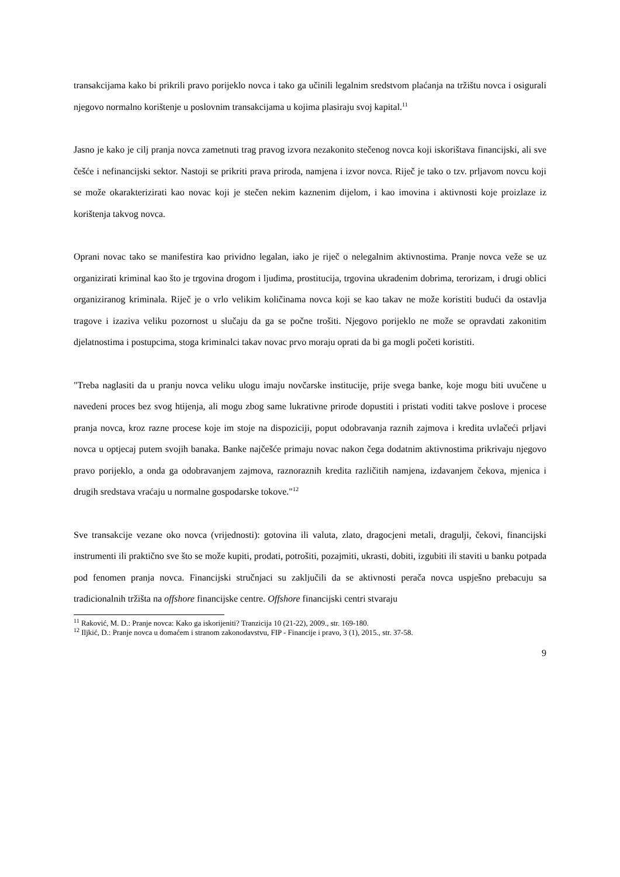transakcijama kako bi prikrili pravo porijeklo novca i tako ga učinili legalnim sredstvom plaćanja na tržištu novca i osigurali njegovo normalno korištenje u poslovnim transakcijama u kojima plasiraju svoj kapital.<sup>11</sup>
Jasno je kako je cilj pranja novca zametnuti trag pravog izvora nezakonito stečenog novca koji iskorištava financijski, ali sve češće i nefinancijski sektor. Nastoji se prikriti prava priroda, namjena i izvor novca. Riječ je tako o tzv. prljavom novcu koji se može okarakterizirati kao novac koji je stečen nekim kaznenim dijelom, i kao imovina i aktivnosti koje proizlaze iz korištenja takvog novca.
Oprani novac tako se manifestira kao prividno legalan, iako je riječ o nelegalnim aktivnostima. Pranje novca veže se uz organizirati kriminal kao što je trgovina drogom i ljudima, prostitucija, trgovina ukradenim dobrima, terorizam, i drugi oblici organiziranog kriminala. Riječ je o vrlo velikim količinama novca koji se kao takav ne može koristiti budući da ostavlja tragove i izaziva veliku pozornost u slučaju da ga se počne trošiti. Njegovo porijeklo ne može se opravdati zakonitim djelatnostima i postupcima, stoga kriminalci takav novac prvo moraju oprati da bi ga mogli početi koristiti.
"Treba naglasiti da u pranju novca veliku ulogu imaju novčarske institucije, prije svega banke, koje mogu biti uvučene u navedeni proces bez svog htijenja, ali mogu zbog same lukrativne prirode dopustiti i pristati voditi takve poslove i procese pranja novca, kroz razne procese koje im stoje na dispoziciji, poput odobravanja raznih zajmova i kredita uvlačeći prljavi novca u optjecaj putem svojih banaka. Banke najčešće primaju novac nakon čega dodatnim aktivnostima prikrivaju njegovo pravo porijeklo, a onda ga odobravanjem zajmova, raznoraznih kredita različitih namjena, izdavanjem čekova, mjenica i drugih sredstava vraćaju u normalne gospodarske tokove."<sup>12</sup>
Sve transakcije vezane oko novca (vrijednosti): gotovina ili valuta, zlato, dragocjeni metali, dragulji, čekovi, financijski instrumenti ili praktično sve što se može kupiti, prodati, potrošiti, pozajmiti, ukrasti, dobiti, izgubiti ili staviti u banku potpada pod fenomen pranja novca. Financijski stručnjaci su zaključili da se aktivnosti perača novca uspješno prebacuju sa tradicionalnih tržišta na offshore financijske centre. Offshore financijski centri stvaraju
<sup>11</sup> Raković, M. D.: Pranje novca: Kako ga iskorijeniti? Tranzicija 10 (21-22), 2009., str. 169-180.
<sup>12</sup> Iljkić, D.: Pranje novca u domaćem i stranom zakonodavstvu, FIP - Financije i pravo, 3 (1), 2015., str. 37-58.
9